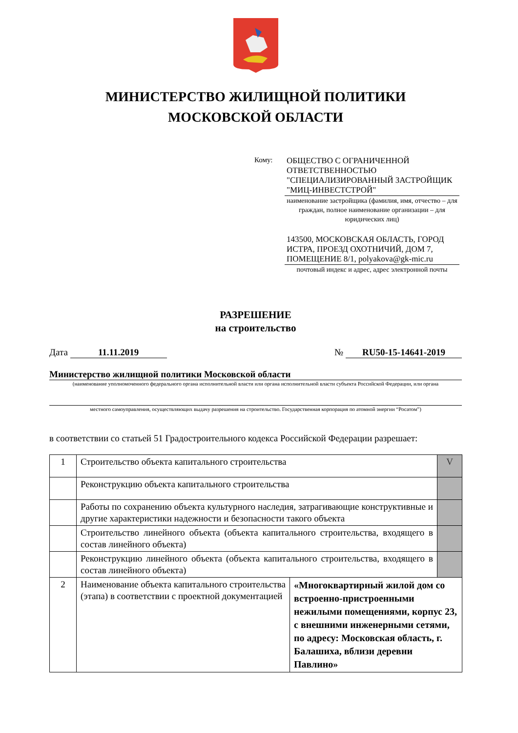МИНИСТЕРСТВО ЖИЛИЩНОЙ ПОЛИТИКИ
МОСКОВСКОЙ ОБЛАСТИ
Кому:
ОБЩЕСТВО С ОГРАНИЧЕННОЙ ОТВЕТСТВЕННОСТЬЮ "СПЕЦИАЛИЗИРОВАННЫЙ ЗАСТРОЙЩИК "МИЦ-ИНВЕСТСТРОЙ"
наименование застройщика (фамилия, имя, отчество – для граждан, полное наименование организации – для юридических лиц)
143500, МОСКОВСКАЯ ОБЛАСТЬ, ГОРОД ИСТРА, ПРОЕЗД ОХОТНИЧИЙ, ДОМ 7, ПОМЕЩЕНИЕ 8/1, polyakova@gk-mic.ru
почтовый индекс и адрес, адрес электронной почты
РАЗРЕШЕНИЕ
на строительство
Дата 11.11.2019 № RU50-15-14641-2019
Министерство жилищной политики Московской области
(наименование уполномоченного федерального органа исполнительной власти или органа исполнительной власти субъекта Российской Федерации, или органа
местного самоуправления, осуществляющих выдачу разрешения на строительство. Государственная корпорация по атомной энергии “Росатом”)
в соответствии со статьей 51 Градостроительного кодекса Российской Федерации разрешает:
| 1 | Строительство объекта капитального строительства | | V |
| | Реконструкцию объекта капитального строительства | | |
| | Работы по сохранению объекта культурного наследия, затрагивающие конструктивные и другие характеристики надежности и безопасности такого объекта | | |
| | Строительство линейного объекта (объекта капитального строительства, входящего в состав линейного объекта) | | |
| | Реконструкцию линейного объекта (объекта капитального строительства, входящего в состав линейного объекта) | | |
| 2 | Наименование объекта капитального строительства (этапа) в соответствии с проектной документацией | «Многоквартирный жилой дом со встроенно-пристроенными нежилыми помещениями, корпус 23, с внешними инженерными сетями, по адресу: Московская область, г. Балашиха, вблизи деревни Павлино» | |